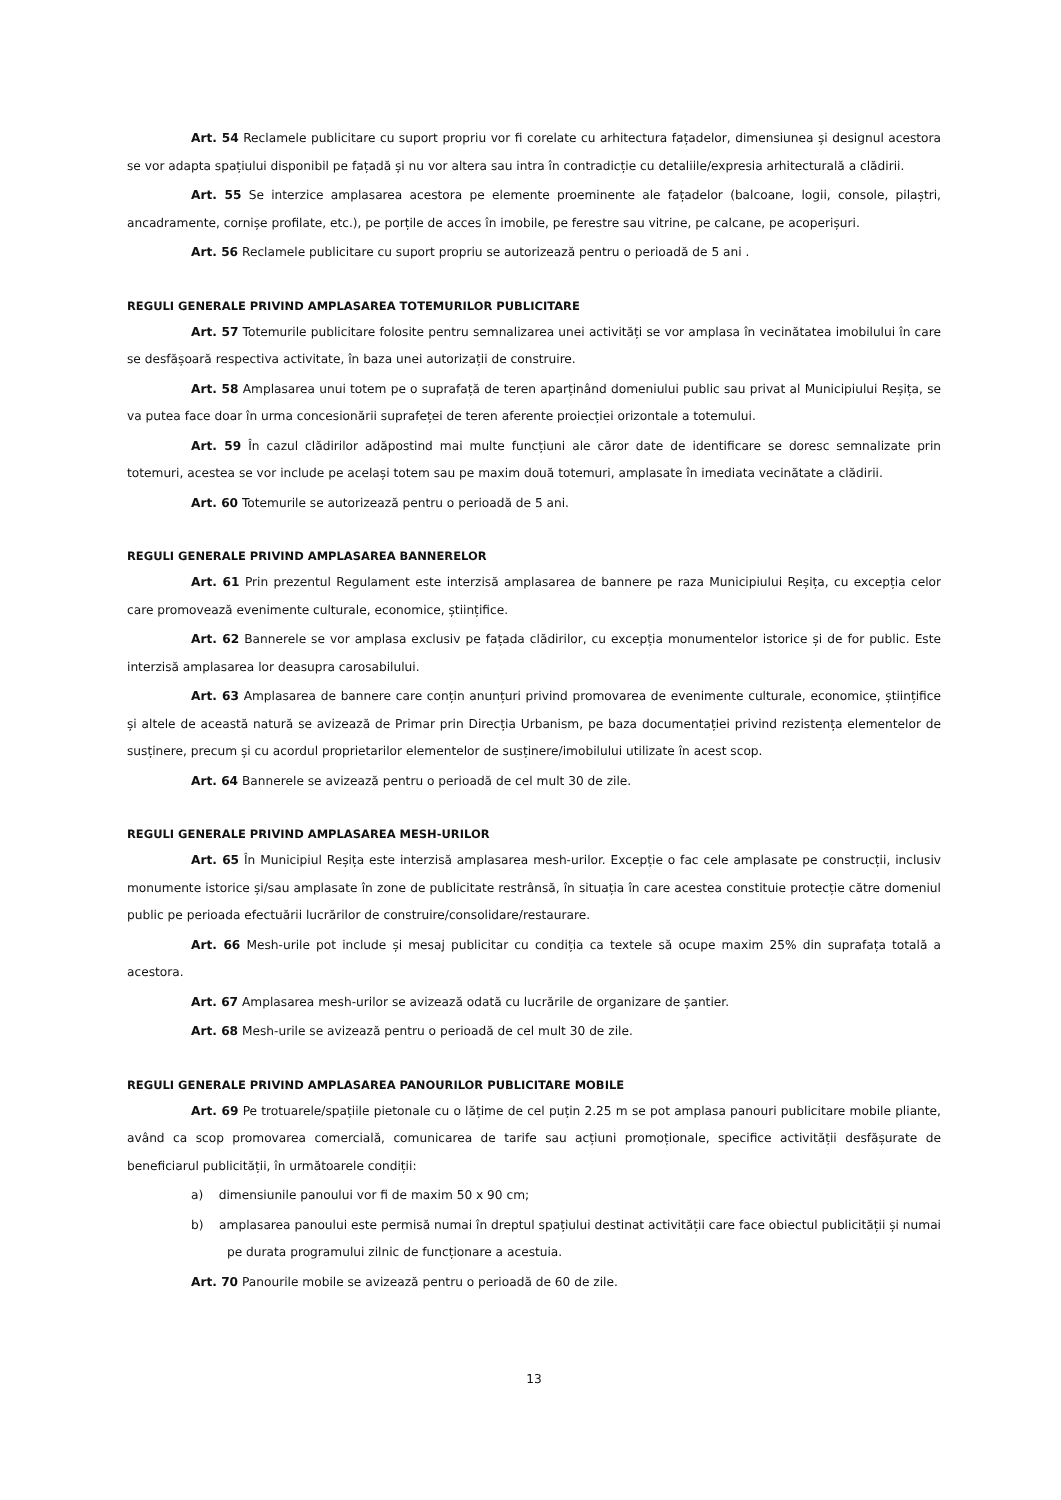Art. 54 Reclamele publicitare cu suport propriu vor fi corelate cu arhitectura fațadelor, dimensiunea și designul acestora se vor adapta spațiului disponibil pe fațadă și nu vor altera sau intra în contradicție cu detaliile/expresia arhitecturală a clădirii.
Art. 55 Se interzice amplasarea acestora pe elemente proeminente ale fațadelor (balcoane, logii, console, pilaștri, ancadramente, cornișe profilate, etc.), pe porțile de acces în imobile, pe ferestre sau vitrine, pe calcane, pe acoperișuri.
Art. 56 Reclamele publicitare cu suport propriu se autorizează pentru o perioadă de 5 ani .
REGULI GENERALE PRIVIND AMPLASAREA TOTEMURILOR PUBLICITARE
Art. 57 Totemurile publicitare folosite pentru semnalizarea unei activități se vor amplasa în vecinătatea imobilului în care se desfășoară respectiva activitate, în baza unei autorizații de construire.
Art. 58 Amplasarea unui totem pe o suprafață de teren aparținând domeniului public sau privat al Municipiului Reșița, se va putea face doar în urma concesionării suprafeței de teren aferente proiecției orizontale a totemului.
Art. 59 În cazul clădirilor adăpostind mai multe funcțiuni ale căror date de identificare se doresc semnalizate prin totemuri, acestea se vor include pe același totem sau pe maxim două totemuri, amplasate în imediata vecinătate a clădirii.
Art. 60 Totemurile se autorizează pentru o perioadă de 5 ani.
REGULI GENERALE PRIVIND AMPLASAREA BANNERELOR
Art. 61 Prin prezentul Regulament este interzisă amplasarea de bannere pe raza Municipiului Reșița, cu excepția celor care promovează evenimente culturale, economice, științifice.
Art. 62 Bannerele se vor amplasa exclusiv pe fațada clădirilor, cu excepția monumentelor istorice și de for public. Este interzisă amplasarea lor deasupra carosabilului.
Art. 63 Amplasarea de bannere care conțin anunțuri privind promovarea de evenimente culturale, economice, științifice și altele de această natură se avizează de Primar prin Direcția Urbanism, pe baza documentației privind rezistența elementelor de susținere, precum și cu acordul proprietarilor elementelor de susținere/imobilului utilizate în acest scop.
Art. 64 Bannerele se avizează pentru o perioadă de cel mult 30 de zile.
REGULI GENERALE PRIVIND AMPLASAREA MESH-URILOR
Art. 65 În Municipiul Reșița este interzisă amplasarea mesh-urilor. Excepție o fac cele amplasate pe construcții, inclusiv monumente istorice și/sau amplasate în zone de publicitate restrânsă, în situația în care acestea constituie protecție către domeniul public pe perioada efectuării lucrărilor de construire/consolidare/restaurare.
Art. 66 Mesh-urile pot include și mesaj publicitar cu condiția ca textele să ocupe maxim 25% din suprafața totală a acestora.
Art. 67 Amplasarea mesh-urilor se avizează odată cu lucrările de organizare de șantier.
Art. 68 Mesh-urile se avizează pentru o perioadă de cel mult 30 de zile.
REGULI GENERALE PRIVIND AMPLASAREA PANOURILOR PUBLICITARE MOBILE
Art. 69 Pe trotuarele/spațiile pietonale cu o lățime de cel puțin 2.25 m se pot amplasa panouri publicitare mobile pliante, având ca scop promovarea comercială, comunicarea de tarife sau acțiuni promoționale, specifice activității desfășurate de beneficiarul publicității, în următoarele condiții:
a) dimensiunile panoului vor fi de maxim 50 x 90 cm;
b) amplasarea panoului este permisă numai în dreptul spațiului destinat activității care face obiectul publicității și numai pe durata programului zilnic de funcționare a acestuia.
Art. 70 Panourile mobile se avizează pentru o perioadă de 60 de zile.
13